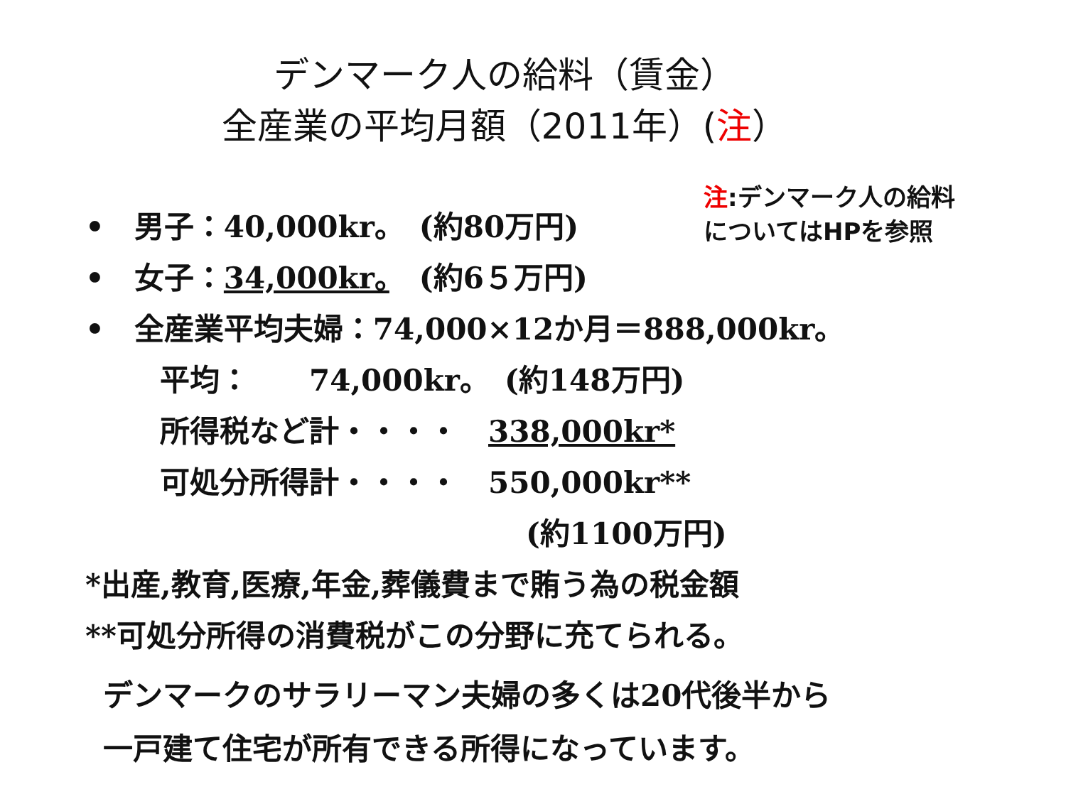デンマーク人の給料（賃金）
全産業の平均月額（2011年）(注）
•　男子：40,000kr。　(約80万円)
•　女子：34,000kr。　(約6５万円)
注:デンマーク人の給料についてはHPを参照
•　全産業平均夫婦：74,000×12か月＝888,000kr。
平均：　　74,000kr。　(約148万円)
所得税など計・・・・　338,000kr*
可処分所得計・・・・　550,000kr**
(約1100万円)
*出産,教育,医療,年金,葬儀費まで賄う為の税金額
**可処分所得の消費税がこの分野に充てられる。
デンマークのサラリーマン夫婦の多くは20代後半から
一戸建て住宅が所有できる所得になっています。